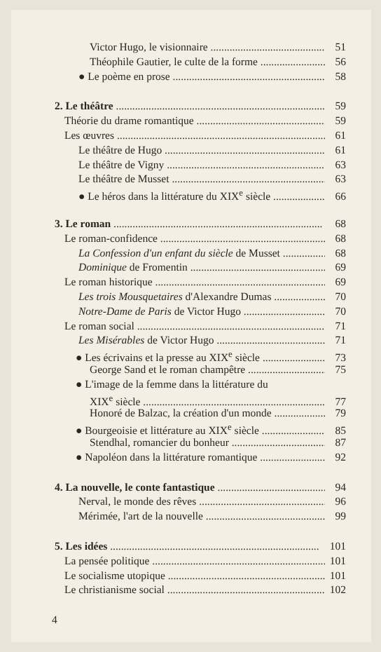Victor Hugo, le visionnaire 51
Théophile Gautier, le culte de la forme 56
● Le poème en prose 58
2. Le théâtre 59
Théorie du drame romantique 59
Les œuvres 61
Le théâtre de Hugo 61
Le théâtre de Vigny 63
Le théâtre de Musset 63
● Le héros dans la littérature du XIX<sup>e</sup> siècle 66
3. Le roman 68
Le roman-confidence 68
La Confession d'un enfant du siècle de Musset 68
Dominique de Fromentin 69
Le roman historique 69
Les trois Mousquetaires d'Alexandre Dumas 70
Notre-Dame de Paris de Victor Hugo 70
Le roman social 71
Les Misérables de Victor Hugo 71
● Les écrivains et la presse au XIX<sup>e</sup> siècle 73
George Sand et le roman champêtre 75
● L'image de la femme dans la littérature du
XIX<sup>e</sup> siècle 77
Honoré de Balzac, la création d'un monde 79
● Bourgeoisie et littérature au XIX<sup>e</sup> siècle 85
Stendhal, romancier du bonheur 87
● Napoléon dans la littérature romantique 92
4. La nouvelle, le conte fantastique 94
Nerval, le monde des rêves 96
Mérimée, l'art de la nouvelle 99
5. Les idées 101
La pensée politique 101
Le socialisme utopique 101
Le christianisme social 102
4